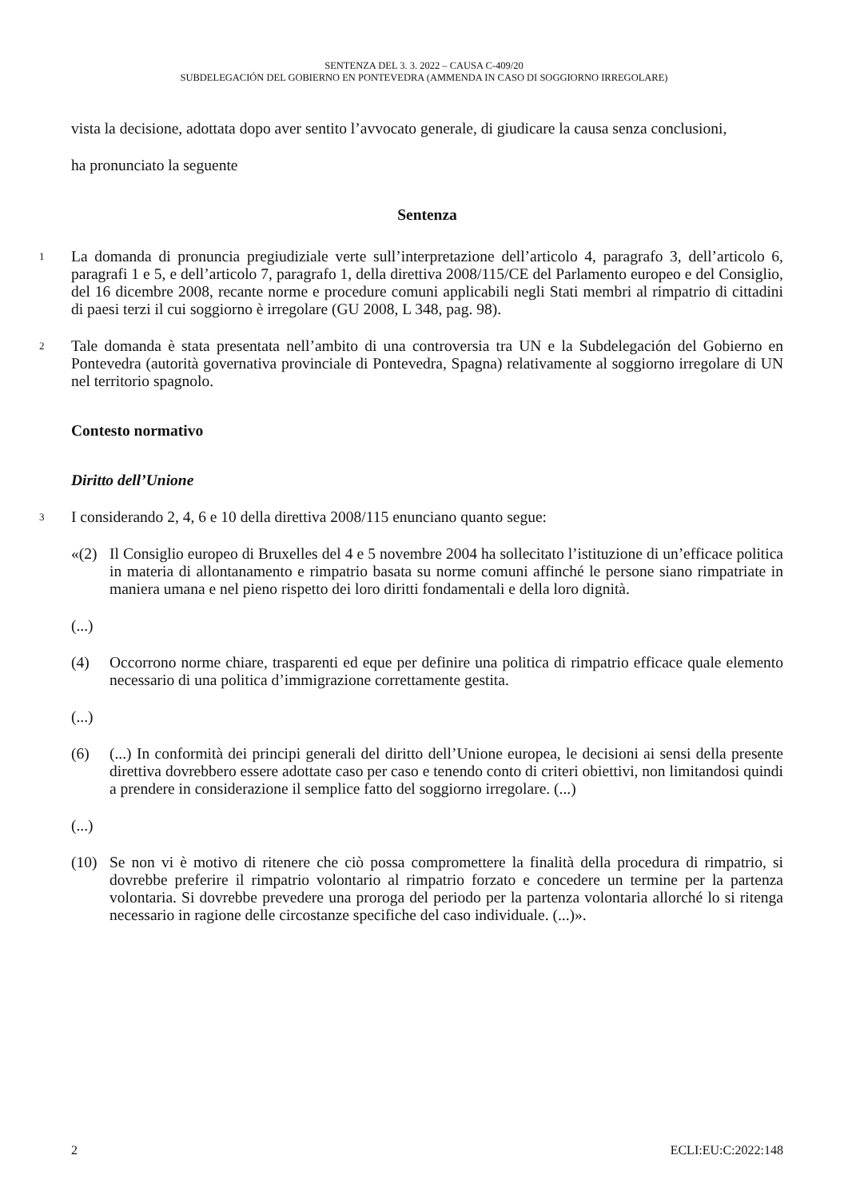SENTENZA DEL 3. 3. 2022 – CAUSA C-409/20
SUBDELEGACIÓN DEL GOBIERNO EN PONTEVEDRA (AMMENDA IN CASO DI SOGGIORNO IRREGOLARE)
vista la decisione, adottata dopo aver sentito l’avvocato generale, di giudicare la causa senza conclusioni,
ha pronunciato la seguente
Sentenza
1
La domanda di pronuncia pregiudiziale verte sull’interpretazione dell’articolo 4, paragrafo 3, dell’articolo 6, paragrafi 1 e 5, e dell’articolo 7, paragrafo 1, della direttiva 2008/115/CE del Parlamento europeo e del Consiglio, del 16 dicembre 2008, recante norme e procedure comuni applicabili negli Stati membri al rimpatrio di cittadini di paesi terzi il cui soggiorno è irregolare (GU 2008, L 348, pag. 98).
2
Tale domanda è stata presentata nell’ambito di una controversia tra UN e la Subdelegación del Gobierno en Pontevedra (autorità governativa provinciale di Pontevedra, Spagna) relativamente al soggiorno irregolare di UN nel territorio spagnolo.
Contesto normativo
Diritto dell’Unione
3
I considerando 2, 4, 6 e 10 della direttiva 2008/115 enunciano quanto segue:
«(2) Il Consiglio europeo di Bruxelles del 4 e 5 novembre 2004 ha sollecitato l’istituzione di un’efficace politica in materia di allontanamento e rimpatrio basata su norme comuni affinché le persone siano rimpatriate in maniera umana e nel pieno rispetto dei loro diritti fondamentali e della loro dignità.
(...)
(4) Occorrono norme chiare, trasparenti ed eque per definire una politica di rimpatrio efficace quale elemento necessario di una politica d’immigrazione correttamente gestita.
(...)
(6) (...) In conformità dei principi generali del diritto dell’Unione europea, le decisioni ai sensi della presente direttiva dovrebbero essere adottate caso per caso e tenendo conto di criteri obiettivi, non limitandosi quindi a prendere in considerazione il semplice fatto del soggiorno irregolare. (...)
(...)
(10) Se non vi è motivo di ritenere che ciò possa compromettere la finalità della procedura di rimpatrio, si dovrebbe preferire il rimpatrio volontario al rimpatrio forzato e concedere un termine per la partenza volontaria. Si dovrebbe prevedere una proroga del periodo per la partenza volontaria allorché lo si ritenga necessario in ragione delle circostanze specifiche del caso individuale. (...)».
2 ECLI:EU:C:2022:148